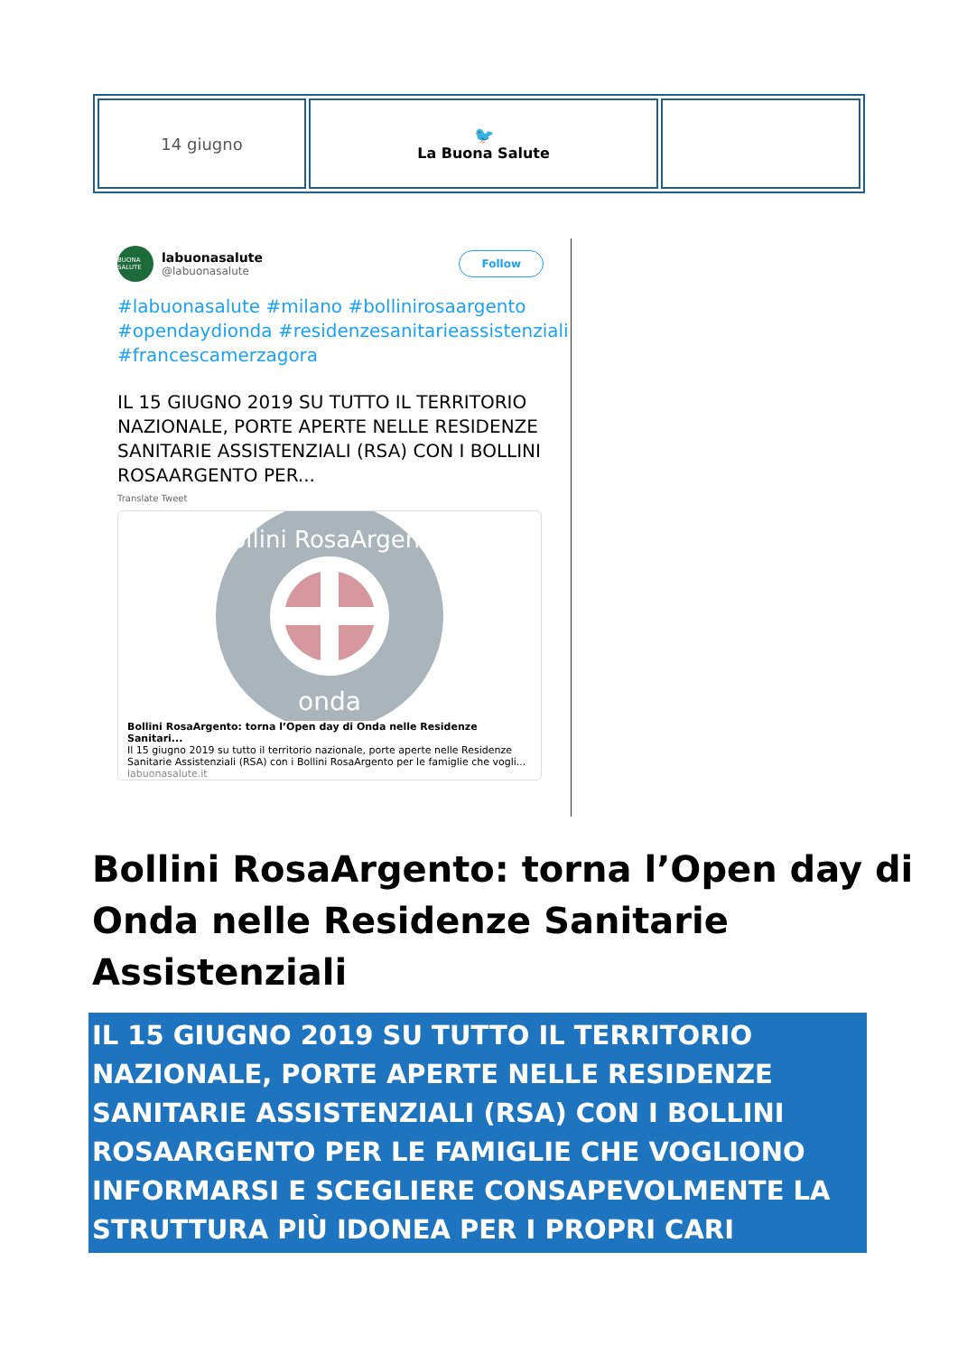| 14 giugno | 🐦 La Buona Salute | |
BUONA SALUTE
labuonasalute
@labuonasalute
Follow
#labuonasalute #milano #bollinirosaargento #opendaydionda #residenzesanitarieassistenziali #francescamerzagora
IL 15 GIUGNO 2019 SU TUTTO IL TERRITORIO NAZIONALE, PORTE APERTE NELLE RESIDENZE SANITARIE ASSISTENZIALI (RSA) CON I BOLLINI ROSAARGENTO PER...
Translate Tweet
onda
Bollini RosaArgento
Bollini RosaArgento: torna l’Open day di Onda nelle Residenze Sanitari...
Il 15 giugno 2019 su tutto il territorio nazionale, porte aperte nelle Residenze Sanitarie Assistenziali (RSA) con i Bollini RosaArgento per le famiglie che vogli...
labuonasalute.it
Bollini RosaArgento: torna l’Open day di Onda nelle Residenze Sanitarie Assistenziali
IL 15 GIUGNO 2019 SU TUTTO IL TERRITORIO NAZIONALE, PORTE APERTE NELLE RESIDENZE SANITARIE ASSISTENZIALI (RSA) CON I BOLLINI ROSAARGENTO PER LE FAMIGLIE CHE VOGLIONO INFORMARSI E SCEGLIERE CONSAPEVOLMENTE LA STRUTTURA PIÙ IDONEA PER I PROPRI CARI